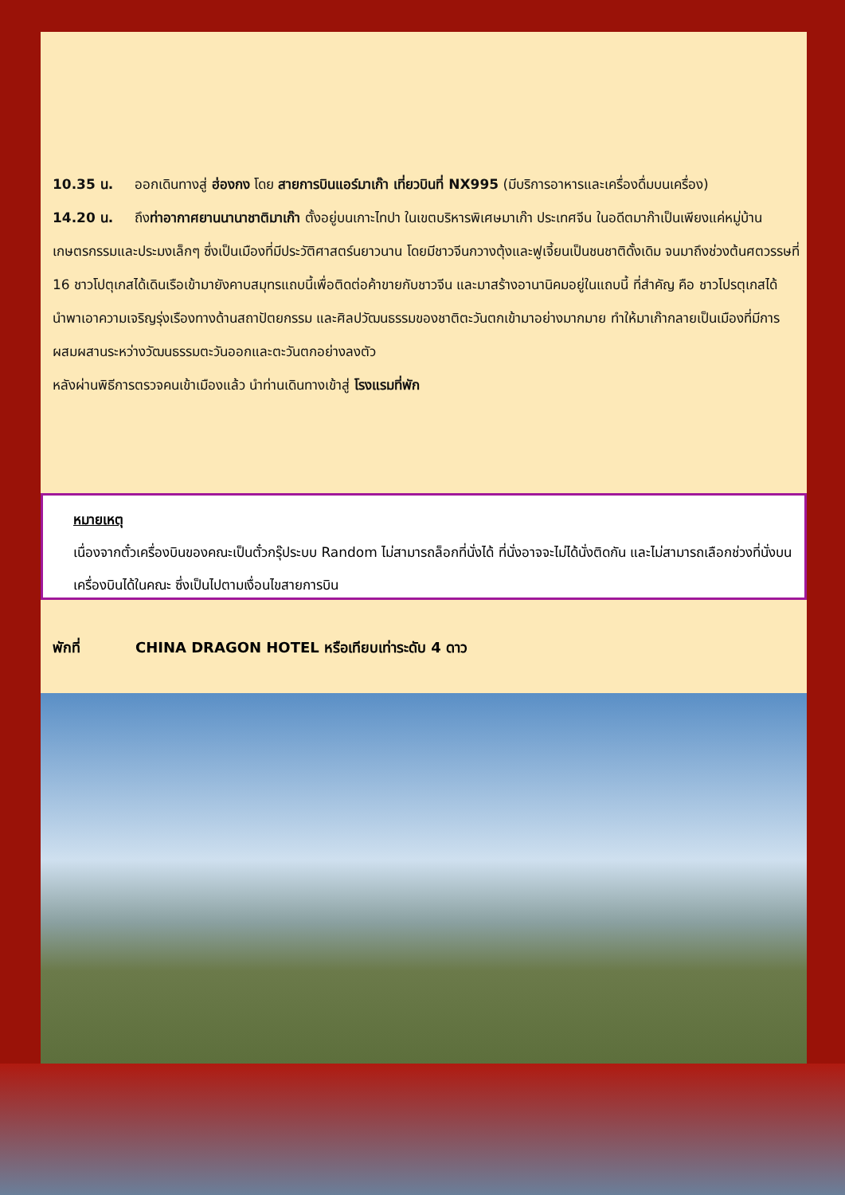10.35 น. ออกเดินทางสู่ ฮ่องกง โดย สายการบินแอร์มาเก๊า เที่ยวบินที่ NX995 (มีบริการอาหารและเครื่องดื่มบนเครื่อง)
14.20 น. ถึงท่าอากาศยานนานาชาติมาเก๊า ตั้งอยู่บนเกาะไทปา ในเขตบริหารพิเศษมาเก๊า ประเทศจีน ในอดีตมาก๊าเป็นเพียงแค่หมู่บ้านเกษตรกรรมและประมงเล็กๆ ซึ่งเป็นเมืองที่มีประวัติศาสตร์นยาวนาน โดยมีชาวจีนกวางตุ้งและฟูเจี้ยนเป็นชนชาติดั้งเดิม จนมาถึงช่วงต้นศตวรรษที่ 16 ชาวโปตุเกสได้เดินเรือเข้ามายังคาบสมุทรแถบนี้เพื่อติดต่อค้าขายกับชาวจีน และมาสร้างอานานิคมอยู่ในแถบนี้ ที่สำคัญ คือ ชาวโปรตุเกสได้นำพาเอาความเจริญรุ่งเรืองทางด้านสถาปัตยกรรม และศิลปวัฒนธรรมของชาติตะวันตกเข้ามาอย่างมากมาย ทำให้มาเก๊ากลายเป็นเมืองที่มีการผสมผสานระหว่างวัฒนธรรมตะวันออกและตะวันตกอย่างลงตัว
หลังผ่านพิธีการตรวจคนเข้าเมืองแล้ว นำท่านเดินทางเข้าสู่ โรงแรมที่พัก
หมายเหตุ
เนื่องจากตั๋วเครื่องบินของคณะเป็นตั๋วกรุ๊ประบบ Random ไม่สามารถล็อกที่นั่งได้ ที่นั่งอาจจะไม่ได้นั่งติดกัน และไม่สามารถเลือกช่วงที่นั่งบนเครื่องบินได้ในคณะ ซึ่งเป็นไปตามเงื่อนไขสายการบิน
พักที่ CHINA DRAGON HOTEL หรือเทียบเท่าระดับ 4 ดาว